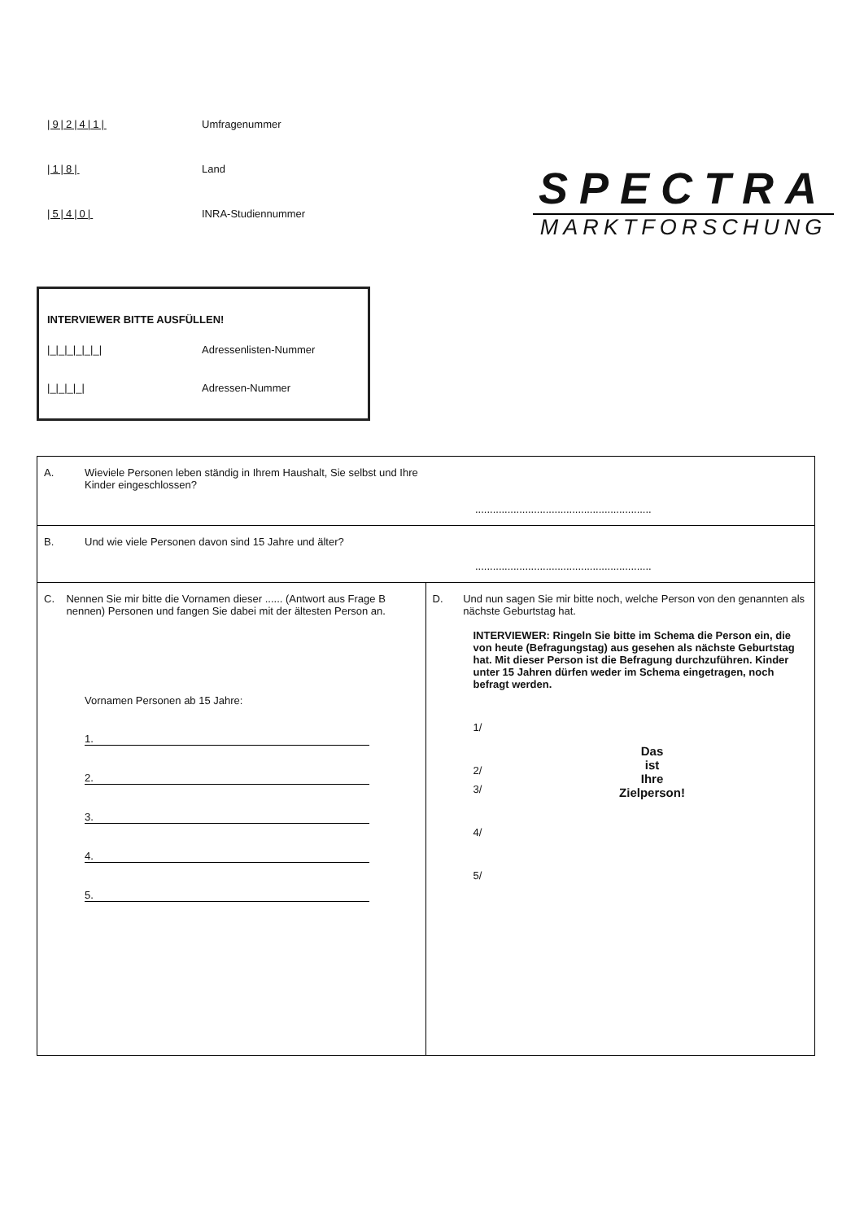|9|2|4|1| Umfragenummer
|1|8| Land
|5|4|0| INRA-Studiennummer
SPECTRA
MARKTFORSCHUNG
INTERVIEWER BITTE AUSFÜLLEN!
|_|_|_|_|_|_| Adressenlisten-Nummer
|_|_|_|_| Adressen-Nummer
A. Wieviele Personen leben ständig in Ihrem Haushalt, Sie selbst und Ihre Kinder eingeschlossen?............................................................
B. Und wie viele Personen davon sind 15 Jahre und älter?............................................................
C. Nennen Sie mir bitte die Vornamen dieser ...... (Antwort aus Frage B nennen) Personen und fangen Sie dabei mit der ältesten Person an.
Vornamen Personen ab 15 Jahre:
1.
2.
3.
4.
5.
D. Und nun sagen Sie mir bitte noch, welche Person von den genannten als nächste Geburtstag hat.
INTERVIEWER: Ringeln Sie bitte im Schema die Person ein, die von heute (Befragungstag) aus gesehen als nächste Geburtstag hat. Mit dieser Person ist die Befragung durchzuführen. Kinder unter 15 Jahren dürfen weder im Schema eingetragen, noch befragt werden.
1/
2/
Das
ist
Ihre
Zielperson!
3/
4/
5/